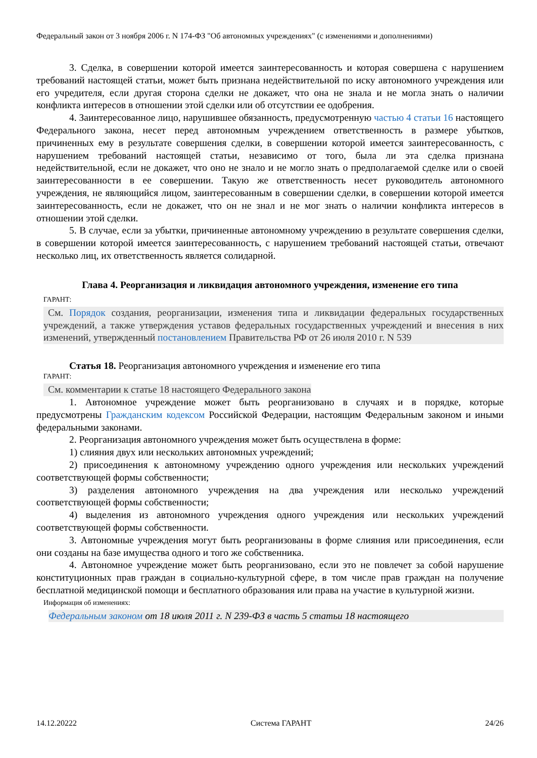Федеральный закон от 3 ноября 2006 г. N 174-ФЗ "Об автономных учреждениях" (с изменениями и дополнениями)
3. Сделка, в совершении которой имеется заинтересованность и которая совершена с нарушением требований настоящей статьи, может быть признана недействительной по иску автономного учреждения или его учредителя, если другая сторона сделки не докажет, что она не знала и не могла знать о наличии конфликта интересов в отношении этой сделки или об отсутствии ее одобрения.
4. Заинтересованное лицо, нарушившее обязанность, предусмотренную частью 4 статьи 16 настоящего Федерального закона, несет перед автономным учреждением ответственность в размере убытков, причиненных ему в результате совершения сделки, в совершении которой имеется заинтересованность, с нарушением требований настоящей статьи, независимо от того, была ли эта сделка признана недействительной, если не докажет, что оно не знало и не могло знать о предполагаемой сделке или о своей заинтересованности в ее совершении. Такую же ответственность несет руководитель автономного учреждения, не являющийся лицом, заинтересованным в совершении сделки, в совершении которой имеется заинтересованность, если не докажет, что он не знал и не мог знать о наличии конфликта интересов в отношении этой сделки.
5. В случае, если за убытки, причиненные автономному учреждению в результате совершения сделки, в совершении которой имеется заинтересованность, с нарушением требований настоящей статьи, отвечают несколько лиц, их ответственность является солидарной.
Глава 4. Реорганизация и ликвидация автономного учреждения, изменение его типа
ГАРАНТ:
См. Порядок создания, реорганизации, изменения типа и ликвидации федеральных государственных учреждений, а также утверждения уставов федеральных государственных учреждений и внесения в них изменений, утвержденный постановлением Правительства РФ от 26 июля 2010 г. N 539
Статья 18. Реорганизация автономного учреждения и изменение его типа
ГАРАНТ:
См. комментарии к статье 18 настоящего Федерального закона
1. Автономное учреждение может быть реорганизовано в случаях и в порядке, которые предусмотрены Гражданским кодексом Российской Федерации, настоящим Федеральным законом и иными федеральными законами.
2. Реорганизация автономного учреждения может быть осуществлена в форме:
1) слияния двух или нескольких автономных учреждений;
2) присоединения к автономному учреждению одного учреждения или нескольких учреждений соответствующей формы собственности;
3) разделения автономного учреждения на два учреждения или несколько учреждений соответствующей формы собственности;
4) выделения из автономного учреждения одного учреждения или нескольких учреждений соответствующей формы собственности.
3. Автономные учреждения могут быть реорганизованы в форме слияния или присоединения, если они созданы на базе имущества одного и того же собственника.
4. Автономное учреждение может быть реорганизовано, если это не повлечет за собой нарушение конституционных прав граждан в социально-культурной сфере, в том числе прав граждан на получение бесплатной медицинской помощи и бесплатного образования или права на участие в культурной жизни.
Информация об изменениях:
Федеральным законом от 18 июля 2011 г. N 239-ФЗ в часть 5 статьи 18 настоящего
14.12.20222 Система ГАРАНТ 24/26